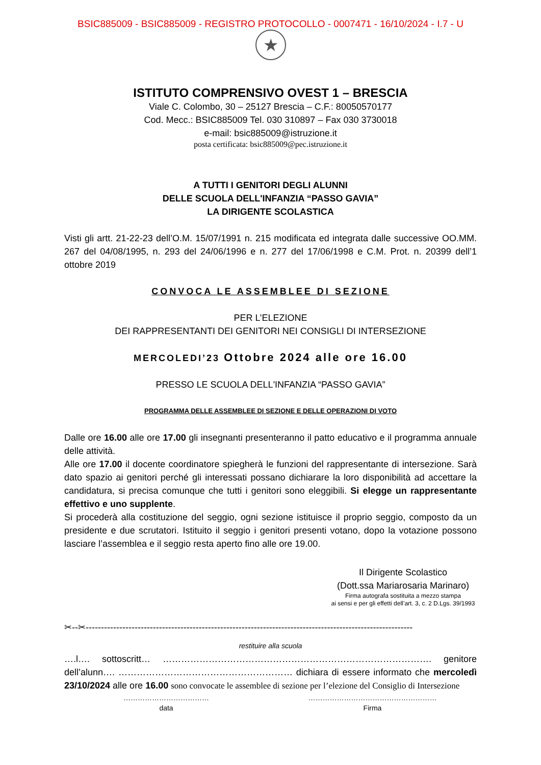BSIC885009 - BSIC885009 - REGISTRO PROTOCOLLO - 0007471 - 16/10/2024 - I.7 - U
★
ISTITUTO COMPRENSIVO OVEST 1 – BRESCIA
Viale C. Colombo, 30 – 25127 Brescia – C.F.: 80050570177
Cod. Mecc.: BSIC885009 Tel. 030 310897 – Fax 030 3730018
e-mail: bsic885009@istruzione.it
posta certificata: bsic885009@pec.istruzione.it
A TUTTI I GENITORI DEGLI ALUNNI
DELLE SCUOLA DELL'INFANZIA “PASSO GAVIA”
LA DIRIGENTE SCOLASTICA
Visti gli artt. 21-22-23 dell’O.M. 15/07/1991 n. 215 modificata ed integrata dalle successive OO.MM. 267 del 04/08/1995, n. 293 del 24/06/1996 e n. 277 del 17/06/1998 e C.M. Prot. n. 20399 dell’1 ottobre 2019
CONVOCA LE ASSEMBLEE DI SEZIONE
PER L’ELEZIONE
DEI RAPPRESENTANTI DEI GENITORI NEI CONSIGLI DI INTERSEZIONE
MERCOLEDI’23 Ottobre 2024 alle ore 16.00
PRESSO LE SCUOLA DELL'INFANZIA “PASSO GAVIA”
PROGRAMMA DELLE ASSEMBLEE DI SEZIONE E DELLE OPERAZIONI DI VOTO
Dalle ore 16.00 alle ore 17.00 gli insegnanti presenteranno il patto educativo e il programma annuale delle attività.
Alle ore 17.00 il docente coordinatore spiegherà le funzioni del rappresentante di intersezione. Sarà dato spazio ai genitori perché gli interessati possano dichiarare la loro disponibilità ad accettare la candidatura, si precisa comunque che tutti i genitori sono eleggibili. Si elegge un rappresentante effettivo e uno supplente.
Si procederà alla costituzione del seggio, ogni sezione istituisce il proprio seggio, composto da un presidente e due scrutatori. Istituito il seggio i genitori presenti votano, dopo la votazione possono lasciare l’assemblea e il seggio resta aperto fino alle ore 19.00.
Il Dirigente Scolastico
(Dott.ssa Mariarosaria Marinaro)
Firma autografa sostituita a mezzo stampa
ai sensi e per gli effetti dell’art. 3, c. 2 D.Lgs. 39/1993
✂--✂-----------------------------------------------------------------------------------------------------------
restituire alla scuola
….l…. sottoscritt… ……………………………………………………………………………. genitore dell’alunn…. ………………………………………………… dichiara di essere informato che mercoledì 23/10/2024 alle ore 16.00 sono convocate le assemblee di sezione per l’elezione del Consiglio di Intersezione
………………………………
data
………………………………………………
Firma